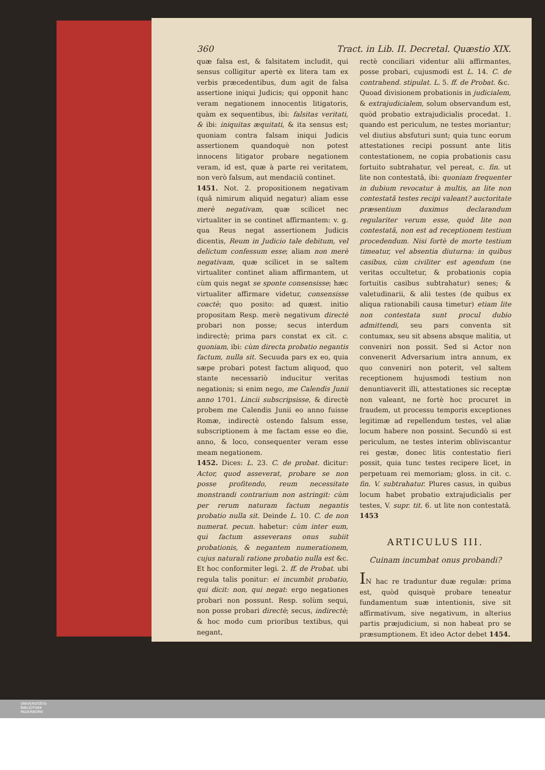360 Tract. in Lib. II. Decretal. Quæstio XIX.
quæ falsa est, & falsitatem includit, qui sensus colligitur apertè ex litera tam ex verbis præcedentibus, dum agit de falsa assertione iniqui Judicis; qui opponit hanc veram negationem innocentis litigatoris, quàm ex sequentibus, ibi: falsitas veritati, & ibi: iniquitas æquitati, & ita sensus est; quoniam contra falsam iniqui Judicis assertionem quandoquè non potest innocens litigator probare negationem veram, id est, quæ à parte rei veritatem, non verò falsum, aut mendaciū continet.
1451. Not. 2. propositionem negativam (quâ nimirum aliquid negatur) aliam esse merè negativam, quæ scilicet nec virtualiter in se continet affirmantem: v. g. qua Reus negat assertionem Judicis dicentis, Reum in Judicio tale debitum, vel delictum confessum esse; aliam non merè negativam, quæ scilicet in se saltem virtualiter continet aliam affirmantem, ut cùm quis negat se sponte consensisse; hæc virtualiter affirmare videtur, consensisse coactè; quo posito: ad quæst. initio propositam Resp. merè negativum directè probari non posse; secus interdum indirectè; prima pars constat ex cit. c. quoniam, ibi: cùm directa probatio negantis factum, nulla sit. Secuuda pars ex eo, quia sæpe probari potest factum aliquod, quo stante necessariò inducitur veritas negationis; si enim nego, me Calendis Junii anno 1701. Lincii subscripsisse, & directè probem me Calendis Junii eo anno fuisse Romæ, indirectè ostendo falsum esse, subscriptionem à me factam esse eo die, anno, & loco, consequenter veram esse meam negationem.
1452. Dices: L. 23. C. de probat. dicitur: Actor, quod asseverat, probare se non posse profitendo, reum necessitate monstrandi contrarium non astringit: cùm per rerum naturam factum negantis probatio nulla sit. Deinde L. 10. C. de non numerat. pecun. habetur: cùm inter eum, qui factum asseverans onus subiit probationis, & negantem numerationem, cujus naturali ratione probatio nulla est &c. Et hoc conformiter legi. 2. ff. de Probat. ubi regula talis ponitur: ei incumbit probatio, qui dicit: non, qui negat: ergo negationes probari non possunt. Resp. solùm sequi, non posse probari directè; secus, indirectè; & hoc modo cum prioribus textibus, qui negant,
rectè conciliari videntur alii affirmantes, posse probari, cujusmodi est L. 14. C. de contrahend. stipulat. L. 5. ff. de Probat. &c.
Quoad divisionem probationis in judicialem, & extrajudicialem, solum observandum est, quòd probatio extrajudicialis procedat. 1. quando est periculum, ne testes moriantur; vel diutius absfuturi sunt; quia tunc eorum attestationes recipi possunt ante litis contestationem, ne copia probationis casu fortuito subtrahatur, vel pereat, c. fin. ut lite non contestatâ, ibi: quoniam frequenter in dubium revocatur à multis, an lite non contestatâ testes recipi valeant? auctoritate præsentium duximus declarandum regulariter verum esse, quòd lite non contestatâ, non est ad receptionem testium procedendum. Nisi fortè de morte testium timeatur, vel absentia diuturna: in quibus casibus, cùm civiliter est agendum (ne veritas occultetur, & probationis copia fortuitis casibus subtrahatur) senes; & valetudinarii, & alii testes (de quibus ex aliqua rationabili causa timetur) etiam lite non contestata sunt procul dubio admittendi, seu pars conventa sit contumax, seu sit absens absque malitia, ut conveniri non possit. Sed si Actor non convenerit Adversarium intra annum, ex quo conveniri non poterit, vel saltem receptionem hujusmodi testium non denuntiaverit illi, attestationes sic receptæ non valeant, ne fortè hoc procuret in fraudem, ut processu temporis exceptiones legitimæ ad repellendum testes, vel aliæ locum habere non possint. Secundò si est periculum, ne testes interim obliviscantur rei gestæ, donec litis contestatio fieri possit, quia tunc testes recipere licet, in perpetuam rei memoriam; gloss. in cit. c. fin. V. subtrahatur. Plures casus, in quibus locum habet probatio extrajudicialis per testes, V. supr. tit. 6. ut lite non contestatâ. 1453
ARTICULUS III.
Cuinam incumbat onus probandi?
IN hac re traduntur duæ regulæ: prima est, quòd quisquè probare teneatur fundamentum suæ intentionis, sive sit affirmativum, sive negativum, in alterius partis præjudicium, si non habeat pro se præsumptionem. Et ideo Actor debet 1454.
pro-
UNIVERSITÄTS-
BIBLIOTHEK
PADERBORN